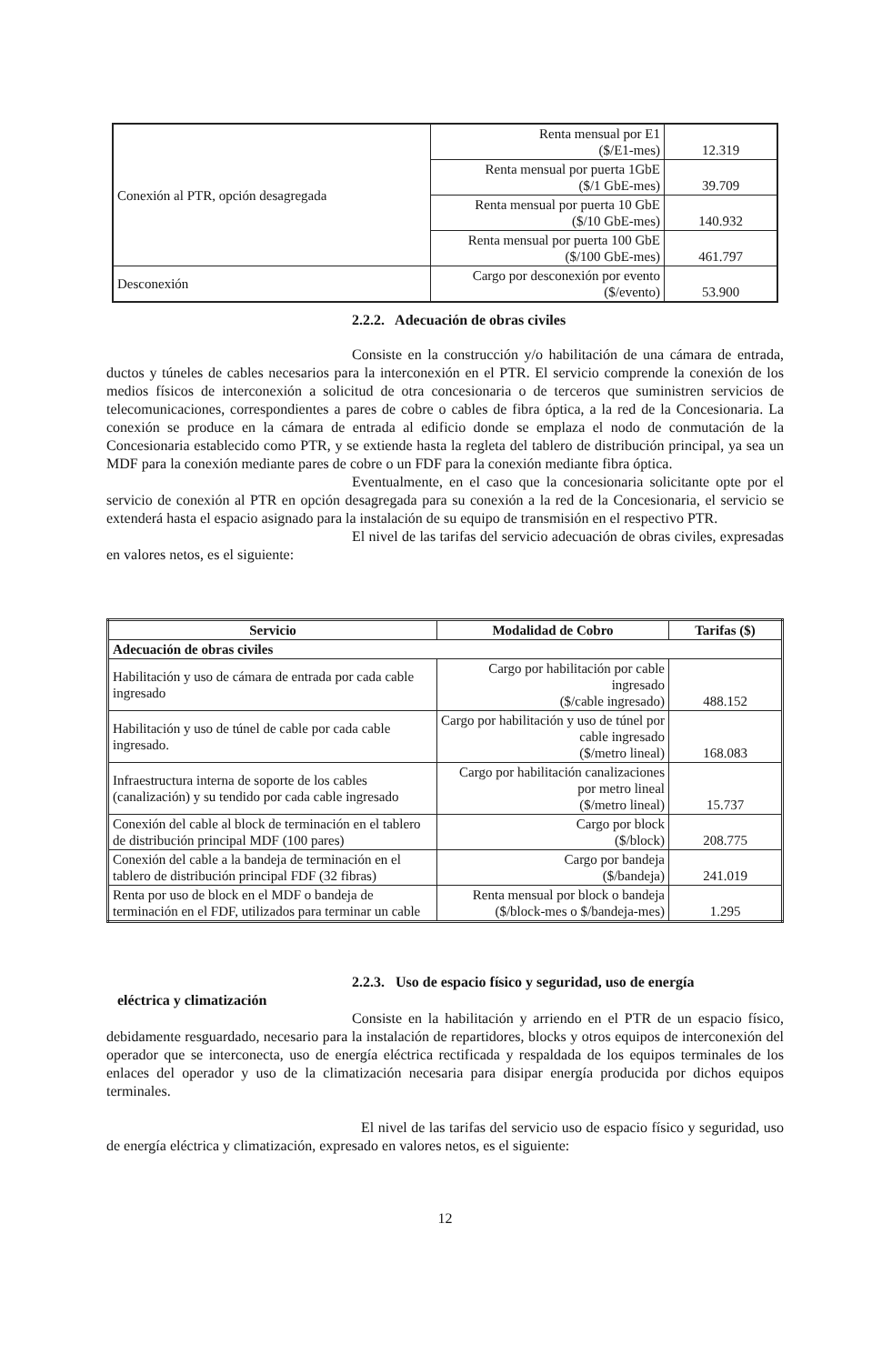| Conexión al PTR, opción desagregada | Renta mensual por E1 ($/E1-mes) | 12.319 |
| | Renta mensual por puerta 1GbE ($/1 GbE-mes) | 39.709 |
| | Renta mensual por puerta 10 GbE ($/10 GbE-mes) | 140.932 |
| | Renta mensual por puerta 100 GbE ($/100 GbE-mes) | 461.797 |
| Desconexión | Cargo por desconexión por evento ($/evento) | 53.900 |
2.2.2. Adecuación de obras civiles
Consiste en la construcción y/o habilitación de una cámara de entrada, ductos y túneles de cables necesarios para la interconexión en el PTR. El servicio comprende la conexión de los medios físicos de interconexión a solicitud de otra concesionaria o de terceros que suministren servicios de telecomunicaciones, correspondientes a pares de cobre o cables de fibra óptica, a la red de la Concesionaria. La conexión se produce en la cámara de entrada al edificio donde se emplaza el nodo de conmutación de la Concesionaria establecido como PTR, y se extiende hasta la regleta del tablero de distribución principal, ya sea un MDF para la conexión mediante pares de cobre o un FDF para la conexión mediante fibra óptica.
Eventualmente, en el caso que la concesionaria solicitante opte por el servicio de conexión al PTR en opción desagregada para su conexión a la red de la Concesionaria, el servicio se extenderá hasta el espacio asignado para la instalación de su equipo de transmisión en el respectivo PTR.
El nivel de las tarifas del servicio adecuación de obras civiles, expresadas en valores netos, es el siguiente:
| Servicio | Modalidad de Cobro | Tarifas ($) |
| --- | --- | --- |
| Adecuación de obras civiles | | |
| Habilitación y uso de cámara de entrada por cada cable ingresado | Cargo por habilitación por cable ingresado ($/cable ingresado) | 488.152 |
| Habilitación y uso de túnel de cable por cada cable ingresado. | Cargo por habilitación y uso de túnel por cable ingresado ($/metro lineal) | 168.083 |
| Infraestructura interna de soporte de los cables (canalización) y su tendido por cada cable ingresado | Cargo por habilitación canalizaciones por metro lineal ($/metro lineal) | 15.737 |
| Conexión del cable al block de terminación en el tablero de distribución principal MDF (100 pares) | Cargo por block ($/block) | 208.775 |
| Conexión del cable a la bandeja de terminación en el tablero de distribución principal FDF (32 fibras) | Cargo por bandeja ($/bandeja) | 241.019 |
| Renta por uso de block en el MDF o bandeja de terminación en el FDF, utilizados para terminar un cable | Renta mensual por block o bandeja ($/block-mes o $/bandeja-mes) | 1.295 |
2.2.3. Uso de espacio físico y seguridad, uso de energía
eléctrica y climatización
Consiste en la habilitación y arriendo en el PTR de un espacio físico, debidamente resguardado, necesario para la instalación de repartidores, blocks y otros equipos de interconexión del operador que se interconecta, uso de energía eléctrica rectificada y respaldada de los equipos terminales de los enlaces del operador y uso de la climatización necesaria para disipar energía producida por dichos equipos terminales.
El nivel de las tarifas del servicio uso de espacio físico y seguridad, uso de energía eléctrica y climatización, expresado en valores netos, es el siguiente:
12